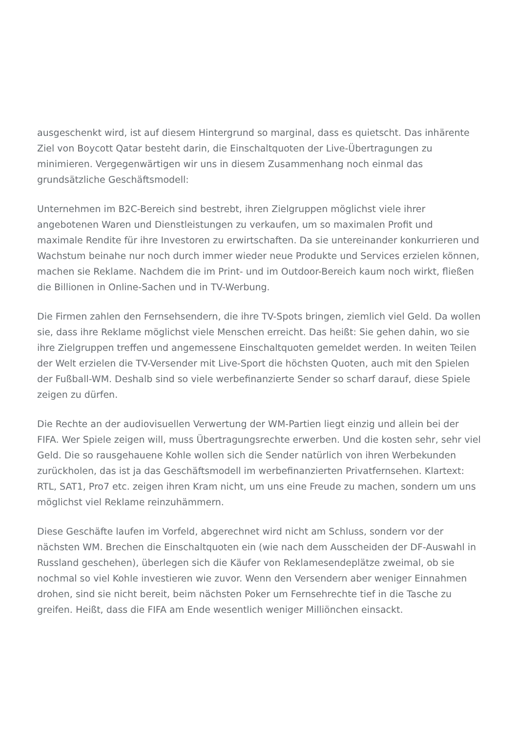ausgeschenkt wird, ist auf diesem Hintergrund so marginal, dass es quietscht. Das inhärente Ziel von Boycott Qatar besteht darin, die Einschaltquoten der Live-Übertragungen zu minimieren. Vergegenwärtigen wir uns in diesem Zusammenhang noch einmal das grundsätzliche Geschäftsmodell:
Unternehmen im B2C-Bereich sind bestrebt, ihren Zielgruppen möglichst viele ihrer angebotenen Waren und Dienstleistungen zu verkaufen, um so maximalen Profit und maximale Rendite für ihre Investoren zu erwirtschaften. Da sie untereinander konkurrieren und Wachstum beinahe nur noch durch immer wieder neue Produkte und Services erzielen können, machen sie Reklame. Nachdem die im Print- und im Outdoor-Bereich kaum noch wirkt, fließen die Billionen in Online-Sachen und in TV-Werbung.
Die Firmen zahlen den Fernsehsendern, die ihre TV-Spots bringen, ziemlich viel Geld. Da wollen sie, dass ihre Reklame möglichst viele Menschen erreicht. Das heißt: Sie gehen dahin, wo sie ihre Zielgruppen treffen und angemessene Einschaltquoten gemeldet werden. In weiten Teilen der Welt erzielen die TV-Versender mit Live-Sport die höchsten Quoten, auch mit den Spielen der Fußball-WM. Deshalb sind so viele werbefinanzierte Sender so scharf darauf, diese Spiele zeigen zu dürfen.
Die Rechte an der audiovisuellen Verwertung der WM-Partien liegt einzig und allein bei der FIFA. Wer Spiele zeigen will, muss Übertragungsrechte erwerben. Und die kosten sehr, sehr viel Geld. Die so rausgehauene Kohle wollen sich die Sender natürlich von ihren Werbekunden zurückholen, das ist ja das Geschäftsmodell im werbefinanzierten Privatfernsehen. Klartext: RTL, SAT1, Pro7 etc. zeigen ihren Kram nicht, um uns eine Freude zu machen, sondern um uns möglichst viel Reklame reinzuhämmern.
Diese Geschäfte laufen im Vorfeld, abgerechnet wird nicht am Schluss, sondern vor der nächsten WM. Brechen die Einschaltquoten ein (wie nach dem Ausscheiden der DF-Auswahl in Russland geschehen), überlegen sich die Käufer von Reklamesendeplätze zweimal, ob sie nochmal so viel Kohle investieren wie zuvor. Wenn den Versendern aber weniger Einnahmen drohen, sind sie nicht bereit, beim nächsten Poker um Fernsehrechte tief in die Tasche zu greifen. Heißt, dass die FIFA am Ende wesentlich weniger Milliönchen einsackt.